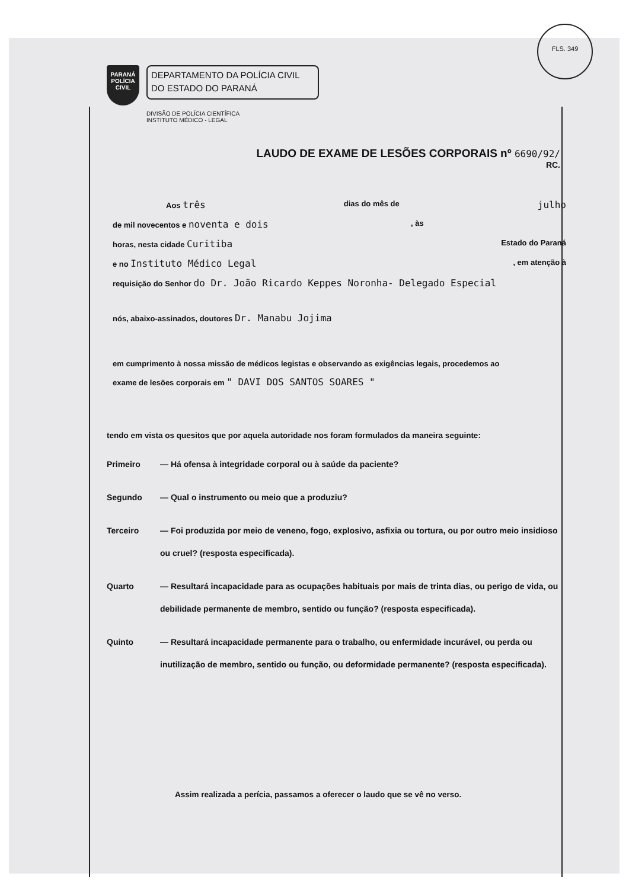FLS. 349
PARANÁ
POLÍCIA
CIVIL
DEPARTAMENTO DA POLÍCIA CIVIL
DO ESTADO DO PARANÁ
DIVISÃO DE POLÍCIA CIENTÍFICA
INSTITUTO MÉDICO - LEGAL
LAUDO DE EXAME DE LESÕES CORPORAIS nº 6690/92/
RC.
Aos três dias do mês de julho
de mil novecentos e noventa e dois, às
horas, nesta cidade Curitiba Estado do Paraná
e no Instituto Médico Legal, em atenção à
requisição do Senhor do Dr. João Ricardo Keppes Noronha- Delegado Especial
nós, abaixo-assinados, doutores Dr. Manabu Jojima
em cumprimento à nossa missão de médicos legistas e observando as exigências legais, procedemos ao
exame de lesões corporais em " DAVI DOS SANTOS SOARES "
tendo em vista os quesitos que por aquela autoridade nos foram formulados da maneira seguinte:
Primeiro — Há ofensa à integridade corporal ou à saúde da paciente?
Segundo — Qual o instrumento ou meio que a produziu?
Terceiro — Foi produzida por meio de veneno, fogo, explosivo, asfixia ou tortura, ou por outro meio insidioso ou cruel? (resposta especificada).
Quarto — Resultará incapacidade para as ocupações habituais por mais de trinta dias, ou perigo de vida, ou debilidade permanente de membro, sentido ou função? (resposta especificada).
Quinto — Resultará incapacidade permanente para o trabalho, ou enfermidade incurável, ou perda ou inutilização de membro, sentido ou função, ou deformidade permanente? (resposta especificada).
Assim realizada a perícia, passamos a oferecer o laudo que se vê no verso.